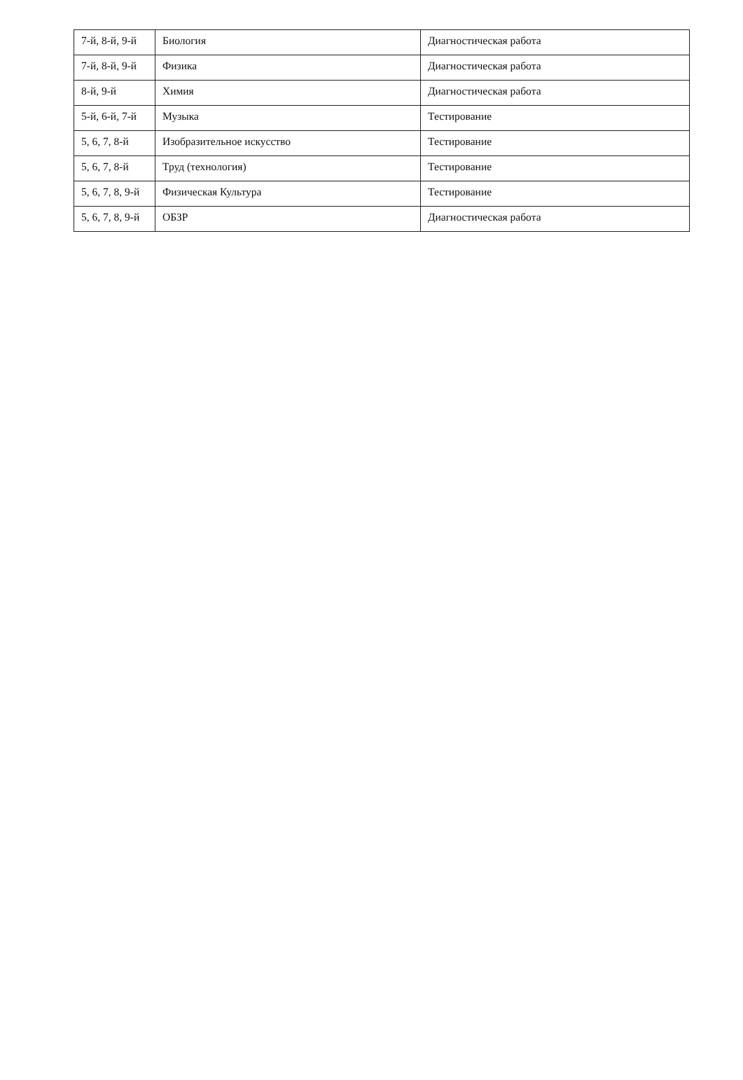| 7-й, 8-й, 9-й | Биология | Диагностическая работа |
| 7-й, 8-й, 9-й | Физика | Диагностическая работа |
| 8-й, 9-й | Химия | Диагностическая работа |
| 5-й, 6-й, 7-й | Музыка | Тестирование |
| 5, 6, 7, 8-й | Изобразительное искусство | Тестирование |
| 5, 6, 7, 8-й | Труд (технология) | Тестирование |
| 5, 6, 7, 8, 9-й | Физическая Культура | Тестирование |
| 5, 6, 7, 8, 9-й | ОБЗР | Диагностическая работа |